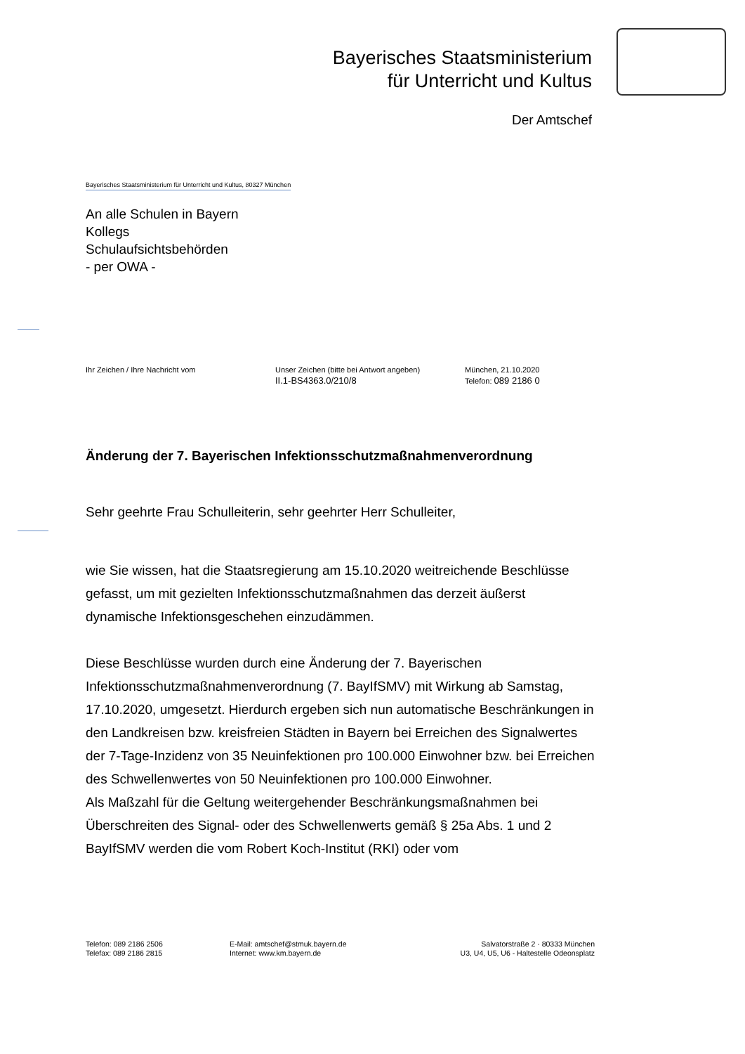Bayerisches Staatsministerium
für Unterricht und Kultus
Der Amtschef
Bayerisches Staatsministerium für Unterricht und Kultus, 80327 München
An alle Schulen in Bayern
Kollegs
Schulaufsichtsbehörden
- per OWA -
Ihr Zeichen / Ihre Nachricht vom Unser Zeichen (bitte bei Antwort angeben)
II.1-BS4363.0/210/8
München, 21.10.2020
Telefon: 089 2186 0
Änderung der 7. Bayerischen Infektionsschutzmaßnahmenverordnung
Sehr geehrte Frau Schulleiterin, sehr geehrter Herr Schulleiter,
wie Sie wissen, hat die Staatsregierung am 15.10.2020 weitreichende Beschlüsse gefasst, um mit gezielten Infektionsschutzmaßnahmen das derzeit äußerst dynamische Infektionsgeschehen einzudämmen.
Diese Beschlüsse wurden durch eine Änderung der 7. Bayerischen Infektionsschutzmaßnahmenverordnung (7. BayIfSMV) mit Wirkung ab Samstag, 17.10.2020, umgesetzt. Hierdurch ergeben sich nun automatische Beschränkungen in den Landkreisen bzw. kreisfreien Städten in Bayern bei Erreichen des Signalwertes der 7-Tage-Inzidenz von 35 Neuinfektionen pro 100.000 Einwohner bzw. bei Erreichen des Schwellenwertes von 50 Neuinfektionen pro 100.000 Einwohner.
Als Maßzahl für die Geltung weitergehender Beschränkungsmaßnahmen bei Überschreiten des Signal- oder des Schwellenwerts gemäß § 25a Abs. 1 und 2 BayIfSMV werden die vom Robert Koch-Institut (RKI) oder vom
Telefon: 089 2186 2506
Telefax: 089 2186 2815
E-Mail: amtschef@stmuk.bayern.de
Internet: www.km.bayern.de
Salvatorstraße 2 · 80333 München
U3, U4, U5, U6 - Haltestelle Odeonsplatz